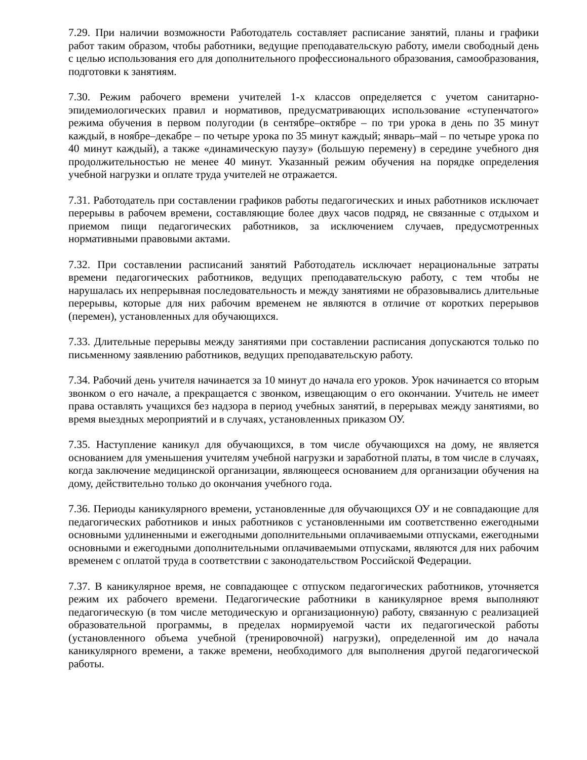7.29. При наличии возможности Работодатель составляет расписание занятий, планы и графики работ таким образом, чтобы работники, ведущие преподавательскую работу, имели свободный день с целью использования его для дополнительного профессионального образования, самообразования, подготовки к занятиям.
7.30. Режим рабочего времени учителей 1-х классов определяется с учетом санитарно-эпидемиологических правил и нормативов, предусматривающих использование «ступенчатого» режима обучения в первом полугодии (в сентябре–октябре – по три урока в день по 35 минут каждый, в ноябре–декабре – по четыре урока по 35 минут каждый; январь–май – по четыре урока по 40 минут каждый), а также «динамическую паузу» (большую перемену) в середине учебного дня продолжительностью не менее 40 минут. Указанный режим обучения на порядке определения учебной нагрузки и оплате труда учителей не отражается.
7.31. Работодатель при составлении графиков работы педагогических и иных работников исключает перерывы в рабочем времени, составляющие более двух часов подряд, не связанные с отдыхом и приемом пищи педагогических работников, за исключением случаев, предусмотренных нормативными правовыми актами.
7.32. При составлении расписаний занятий Работодатель исключает нерациональные затраты времени педагогических работников, ведущих преподавательскую работу, с тем чтобы не нарушалась их непрерывная последовательность и между занятиями не образовывались длительные перерывы, которые для них рабочим временем не являются в отличие от коротких перерывов (перемен), установленных для обучающихся.
7.33. Длительные перерывы между занятиями при составлении расписания допускаются только по письменному заявлению работников, ведущих преподавательскую работу.
7.34. Рабочий день учителя начинается за 10 минут до начала его уроков. Урок начинается со вторым звонком о его начале, а прекращается с звонком, извещающим о его окончании. Учитель не имеет права оставлять учащихся без надзора в период учебных занятий, в перерывах между занятиями, во время выездных мероприятий и в случаях, установленных приказом ОУ.
7.35. Наступление каникул для обучающихся, в том числе обучающихся на дому, не является основанием для уменьшения учителям учебной нагрузки и заработной платы, в том числе в случаях, когда заключение медицинской организации, являющееся основанием для организации обучения на дому, действительно только до окончания учебного года.
7.36. Периоды каникулярного времени, установленные для обучающихся ОУ и не совпадающие для педагогических работников и иных работников с установленными им соответственно ежегодными основными удлиненными и ежегодными дополнительными оплачиваемыми отпусками, ежегодными основными и ежегодными дополнительными оплачиваемыми отпусками, являются для них рабочим временем с оплатой труда в соответствии с законодательством Российской Федерации.
7.37. В каникулярное время, не совпадающее с отпуском педагогических работников, уточняется режим их рабочего времени. Педагогические работники в каникулярное время выполняют педагогическую (в том числе методическую и организационную) работу, связанную с реализацией образовательной программы, в пределах нормируемой части их педагогической работы (установленного объема учебной (тренировочной) нагрузки), определенной им до начала каникулярного времени, а также времени, необходимого для выполнения другой педагогической работы.